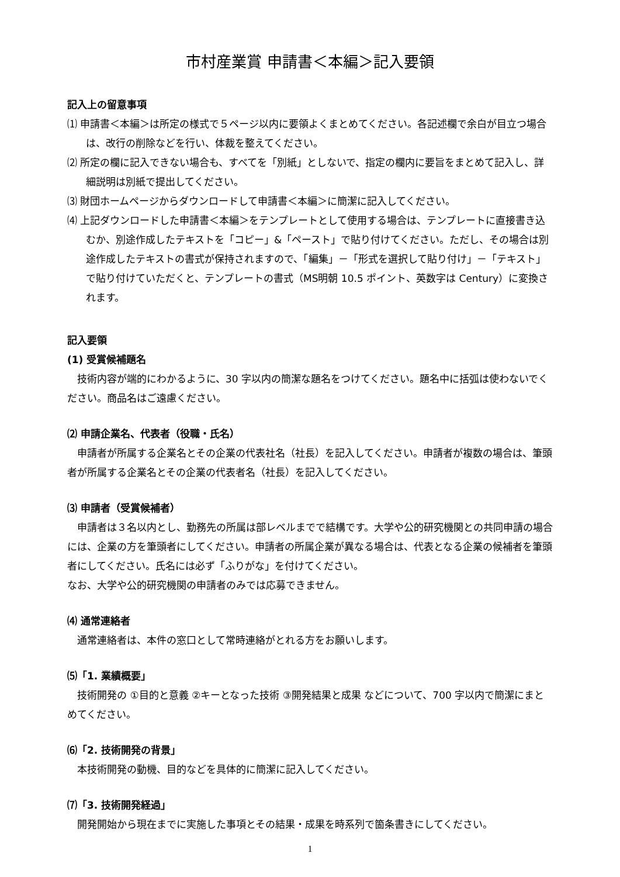市村産業賞 申請書＜本編＞記入要領
記入上の留意事項
⑴ 申請書＜本編＞は所定の様式で５ページ以内に要領よくまとめてください。各記述欄で余白が目立つ場合は、改行の削除などを行い、体裁を整えてください。
⑵ 所定の欄に記入できない場合も、すべてを「別紙」としないで、指定の欄内に要旨をまとめて記入し、詳細説明は別紙で提出してください。
⑶ 財団ホームページからダウンロードして申請書＜本編＞に簡潔に記入してください。
⑷ 上記ダウンロードした申請書＜本編＞をテンプレートとして使用する場合は、テンプレートに直接書き込むか、別途作成したテキストを「コピー」&「ペースト」で貼り付けてください。ただし、その場合は別途作成したテキストの書式が保持されますので、「編集」－「形式を選択して貼り付け」－「テキスト」で貼り付けていただくと、テンプレートの書式（MS明朝 10.5 ポイント、英数字は Century）に変換されます。
記入要領
(1) 受賞候補題名
技術内容が端的にわかるように、30 字以内の簡潔な題名をつけてください。題名中に括弧は使わないでください。商品名はご遠慮ください。
⑵ 申請企業名、代表者（役職・氏名）
申請者が所属する企業名とその企業の代表社名（社長）を記入してください。申請者が複数の場合は、筆頭者が所属する企業名とその企業の代表者名（社長）を記入してください。
⑶ 申請者（受賞候補者）
申請者は３名以内とし、勤務先の所属は部レベルまでで結構です。大学や公的研究機関との共同申請の場合には、企業の方を筆頭者にしてください。申請者の所属企業が異なる場合は、代表となる企業の候補者を筆頭者にしてください。氏名には必ず「ふりがな」を付けてください。
なお、大学や公的研究機関の申請者のみでは応募できません。
⑷ 通常連絡者
通常連絡者は、本件の窓口として常時連絡がとれる方をお願いします。
⑸「1. 業績概要」
技術開発の ①目的と意義 ②キーとなった技術 ③開発結果と成果 などについて、700 字以内で簡潔にまとめてください。
⑹「2. 技術開発の背景」
本技術開発の動機、目的などを具体的に簡潔に記入してください。
⑺「3. 技術開発経過」
開発開始から現在までに実施した事項とその結果・成果を時系列で箇条書きにしてください。
1